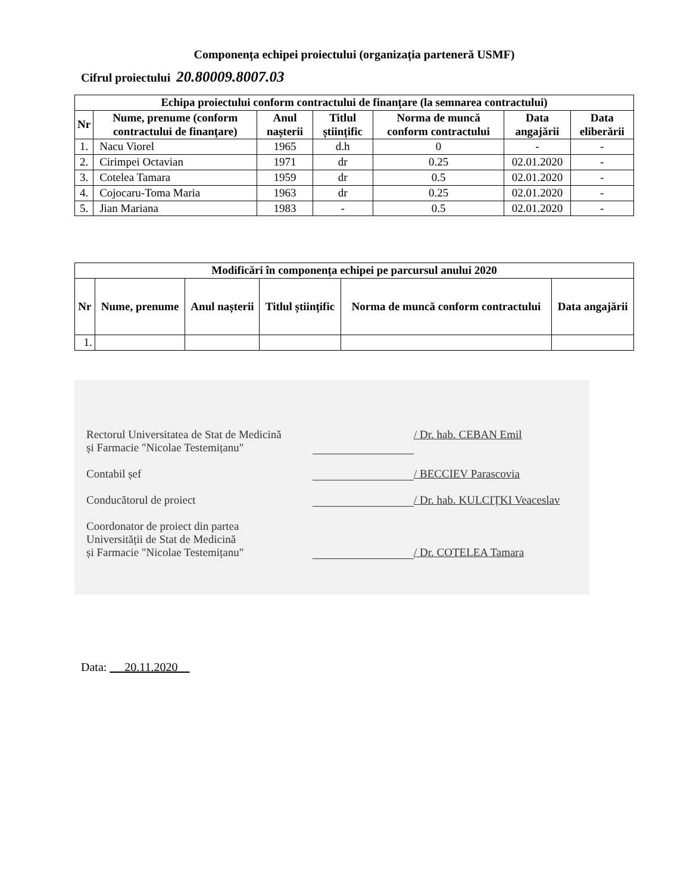Componența echipei proiectului (organizația parteneră USMF)
Cifrul proiectului 20.80009.8007.03
| Echipa proiectului conform contractului de finanțare (la semnarea contractului) | | | | | | |
| --- | --- | --- | --- | --- | --- | --- |
| Nr | Nume, prenume (conform contractului de finanțare) | Anul nașterii | Titlul științific | Norma de muncă conform contractului | Data angajării | Data eliberării |
| 1. | Nacu Viorel | 1965 | d.h | 0 | - | - |
| 2. | Cirimpei Octavian | 1971 | dr | 0.25 | 02.01.2020 | - |
| 3. | Cotelea Tamara | 1959 | dr | 0.5 | 02.01.2020 | - |
| 4. | Cojocaru-Toma Maria | 1963 | dr | 0.25 | 02.01.2020 | - |
| 5. | Jian Mariana | 1983 | - | 0.5 | 02.01.2020 | - |
| Modificări în componența echipei pe parcursul anului 2020 | | | | | |
| --- | --- | --- | --- | --- | --- |
| Nr | Nume, prenume | Anul nașterii | Titlul științific | Norma de muncă conform contractului | Data angajării |
| 1. | | | | | |
Rectorul Universitatea de Stat de Medicină
și Farmacie "Nicolae Testemițanu"
/ Dr. hab. CEBAN Emil
Contabil șef / BECCIEV Parascovia
Conducătorul de proiect / Dr. hab. KULCIȚKI Veaceslav
Coordonator de proiect din partea
Universității de Stat de Medicină
și Farmacie "Nicolae Testemițanu"
/ Dr. COTELEA Tamara
Data: 20.11.2020